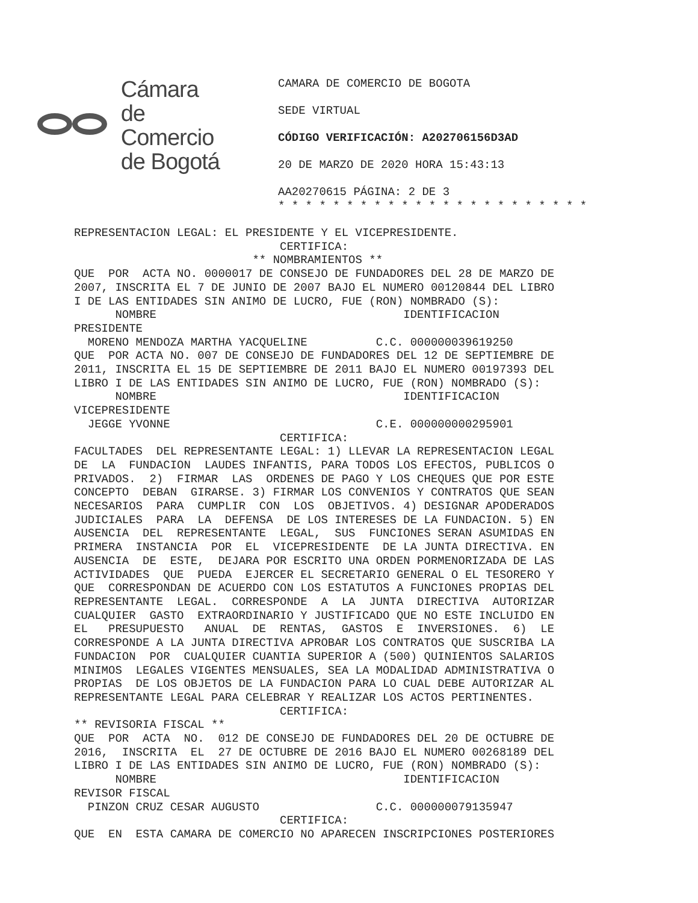Cámara
de Comercio
de Bogotá
CAMARA DE COMERCIO DE BOGOTA
SEDE VIRTUAL
CÓDIGO VERIFICACIÓN: A202706156D3AD
20 DE MARZO DE 2020 HORA 15:43:13
AA20270615 PÁGINA: 2 DE 3
* * * * * * * * * * * * * * * * * * * * * * *
REPRESENTACION LEGAL: EL PRESIDENTE Y EL VICEPRESIDENTE. CERTIFICA: ** NOMBRAMIENTOS ** QUE POR ACTA NO. 0000017 DE CONSEJO DE FUNDADORES DEL 28 DE MARZO DE 2007, INSCRITA EL 7 DE JUNIO DE 2007 BAJO EL NUMERO 00120844 DEL LIBRO I DE LAS ENTIDADES SIN ANIMO DE LUCRO, FUE (RON) NOMBRADO (S): NOMBRE IDENTIFICACION PRESIDENTE MORENO MENDOZA MARTHA YACQUELINE C.C. 000000039619250 QUE POR ACTA NO. 007 DE CONSEJO DE FUNDADORES DEL 12 DE SEPTIEMBRE DE 2011, INSCRITA EL 15 DE SEPTIEMBRE DE 2011 BAJO EL NUMERO 00197393 DEL LIBRO I DE LAS ENTIDADES SIN ANIMO DE LUCRO, FUE (RON) NOMBRADO (S): NOMBRE IDENTIFICACION VICEPRESIDENTE JEGGE YVONNE C.E. 000000000295901 CERTIFICA: FACULTADES DEL REPRESENTANTE LEGAL: 1) LLEVAR LA REPRESENTACION LEGAL DE LA FUNDACION LAUDES INFANTIS, PARA TODOS LOS EFECTOS, PUBLICOS O PRIVADOS. 2) FIRMAR LAS ORDENES DE PAGO Y LOS CHEQUES QUE POR ESTE CONCEPTO DEBAN GIRARSE. 3) FIRMAR LOS CONVENIOS Y CONTRATOS QUE SEAN NECESARIOS PARA CUMPLIR CON LOS OBJETIVOS. 4) DESIGNAR APODERADOS JUDICIALES PARA LA DEFENSA DE LOS INTERESES DE LA FUNDACION. 5) EN AUSENCIA DEL REPRESENTANTE LEGAL, SUS FUNCIONES SERAN ASUMIDAS EN PRIMERA INSTANCIA POR EL VICEPRESIDENTE DE LA JUNTA DIRECTIVA. EN AUSENCIA DE ESTE, DEJARA POR ESCRITO UNA ORDEN PORMENORIZADA DE LAS ACTIVIDADES QUE PUEDA EJERCER EL SECRETARIO GENERAL O EL TESORERO Y QUE CORRESPONDAN DE ACUERDO CON LOS ESTATUTOS A FUNCIONES PROPIAS DEL REPRESENTANTE LEGAL. CORRESPONDE A LA JUNTA DIRECTIVA AUTORIZAR CUALQUIER GASTO EXTRAORDINARIO Y JUSTIFICADO QUE NO ESTE INCLUIDO EN EL PRESUPUESTO ANUAL DE RENTAS, GASTOS E INVERSIONES. 6) LE CORRESPONDE A LA JUNTA DIRECTIVA APROBAR LOS CONTRATOS QUE SUSCRIBA LA FUNDACION POR CUALQUIER CUANTIA SUPERIOR A (500) QUINIENTOS SALARIOS MINIMOS LEGALES VIGENTES MENSUALES, SEA LA MODALIDAD ADMINISTRATIVA O PROPIAS DE LOS OBJETOS DE LA FUNDACION PARA LO CUAL DEBE AUTORIZAR AL REPRESENTANTE LEGAL PARA CELEBRAR Y REALIZAR LOS ACTOS PERTINENTES. CERTIFICA: ** REVISORIA FISCAL ** QUE POR ACTA NO. 012 DE CONSEJO DE FUNDADORES DEL 20 DE OCTUBRE DE 2016, INSCRITA EL 27 DE OCTUBRE DE 2016 BAJO EL NUMERO 00268189 DEL LIBRO I DE LAS ENTIDADES SIN ANIMO DE LUCRO, FUE (RON) NOMBRADO (S): NOMBRE IDENTIFICACION REVISOR FISCAL PINZON CRUZ CESAR AUGUSTO C.C. 000000079135947 CERTIFICA: QUE EN ESTA CAMARA DE COMERCIO NO APARECEN INSCRIPCIONES POSTERIORES